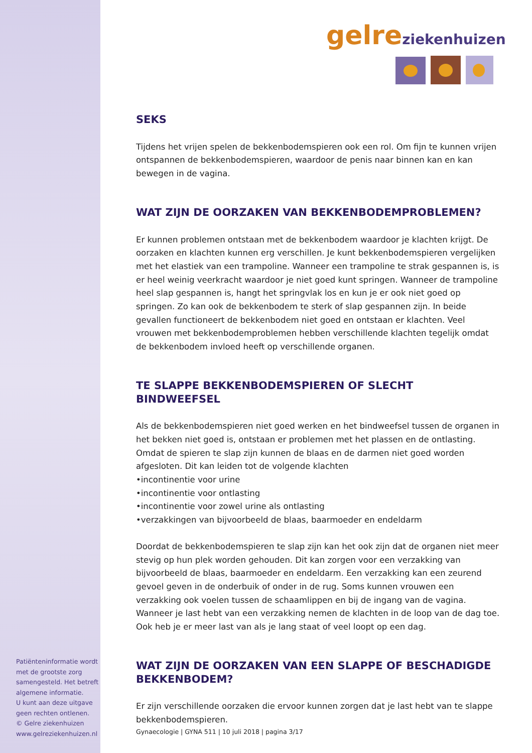gelre ziekenhuizen
SEKS
Tijdens het vrijen spelen de bekkenbodemspieren ook een rol. Om fijn te kunnen vrijen ontspannen de bekkenbodemspieren, waardoor de penis naar binnen kan en kan bewegen in de vagina.
WAT ZIJN DE OORZAKEN VAN BEKKENBODEMPROBLEMEN?
Er kunnen problemen ontstaan met de bekkenbodem waardoor je klachten krijgt. De oorzaken en klachten kunnen erg verschillen. Je kunt bekkenbodemspieren vergelijken met het elastiek van een trampoline. Wanneer een trampoline te strak gespannen is, is er heel weinig veerkracht waardoor je niet goed kunt springen. Wanneer de trampoline heel slap gespannen is, hangt het springvlak los en kun je er ook niet goed op springen. Zo kan ook de bekkenbodem te sterk of slap gespannen zijn. In beide gevallen functioneert de bekkenbodem niet goed en ontstaan er klachten. Veel vrouwen met bekkenbodemproblemen hebben verschillende klachten tegelijk omdat de bekkenbodem invloed heeft op verschillende organen.
TE SLAPPE BEKKENBODEMSPIEREN OF SLECHT BINDWEEFSEL
Als de bekkenbodemspieren niet goed werken en het bindweefsel tussen de organen in het bekken niet goed is, ontstaan er problemen met het plassen en de ontlasting. Omdat de spieren te slap zijn kunnen de blaas en de darmen niet goed worden afgesloten. Dit kan leiden tot de volgende klachten
•incontinentie voor urine
•incontinentie voor ontlasting
•incontinentie voor zowel urine als ontlasting
•verzakkingen van bijvoorbeeld de blaas, baarmoeder en endeldarm
Doordat de bekkenbodemspieren te slap zijn kan het ook zijn dat de organen niet meer stevig op hun plek worden gehouden. Dit kan zorgen voor een verzakking van bijvoorbeeld de blaas, baarmoeder en endeldarm. Een verzakking kan een zeurend gevoel geven in de onderbuik of onder in de rug. Soms kunnen vrouwen een verzakking ook voelen tussen de schaamlippen en bij de ingang van de vagina. Wanneer je last hebt van een verzakking nemen de klachten in de loop van de dag toe. Ook heb je er meer last van als je lang staat of veel loopt op een dag.
WAT ZIJN DE OORZAKEN VAN EEN SLAPPE OF BESCHADIGDE BEKKENBODEM?
Er zijn verschillende oorzaken die ervoor kunnen zorgen dat je last hebt van te slappe bekkenbodemspieren.
Patiënteninformatie wordt met de grootste zorg samengesteld. Het betreft algemene informatie.
U kunt aan deze uitgave geen rechten ontlenen.
© Gelre ziekenhuizen
www.gelreziekenhuizen.nl
Gynaecologie | GYNA 511 | 10 juli 2018 | pagina 3/17